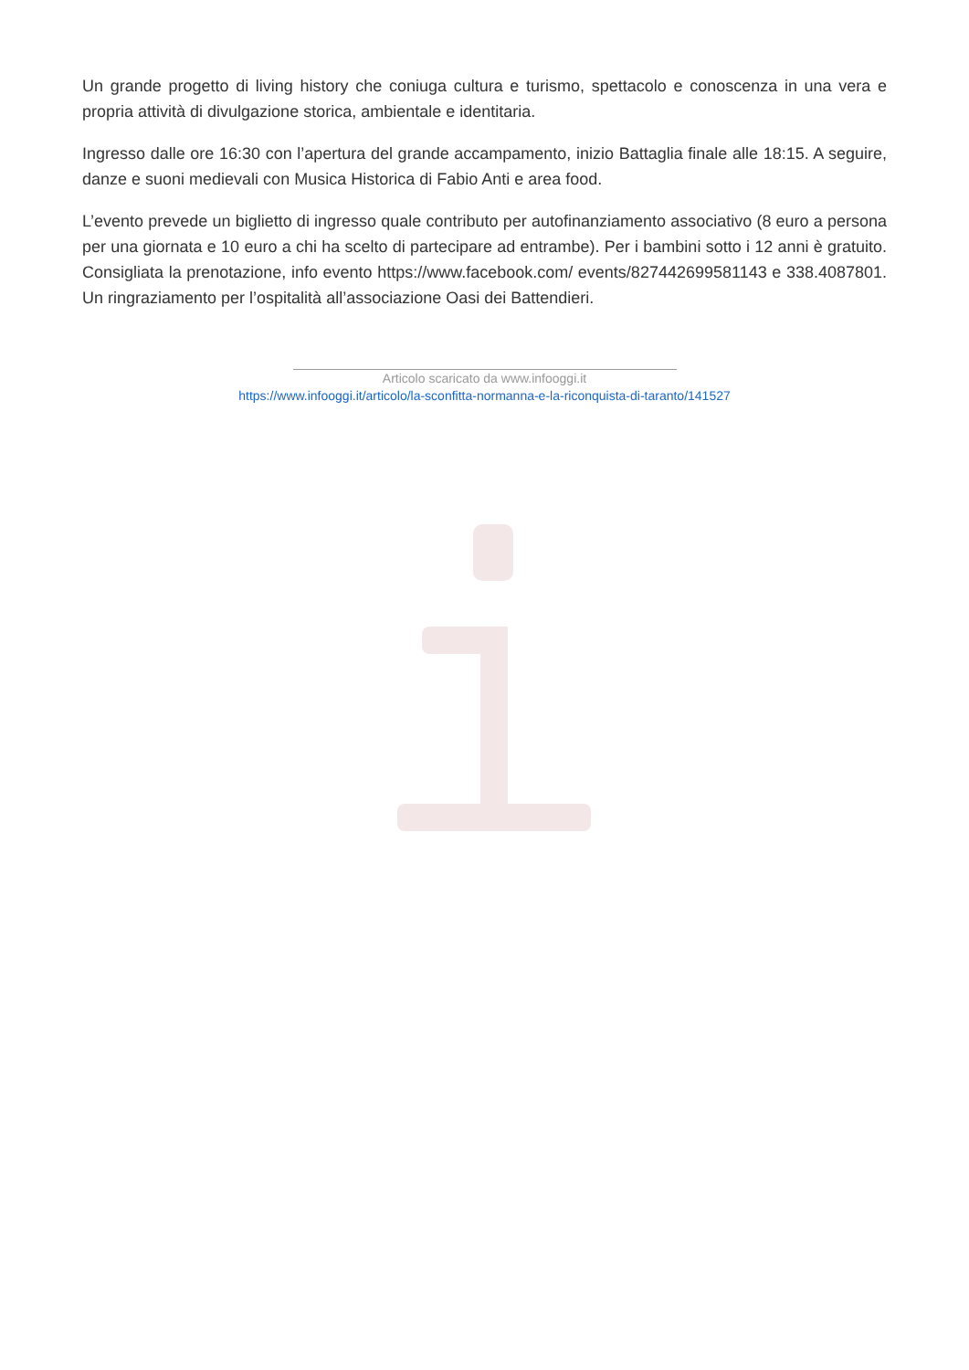Un grande progetto di living history che coniuga cultura e turismo, spettacolo e conoscenza in una vera e propria attività di divulgazione storica, ambientale e identitaria.
Ingresso dalle ore 16:30 con l’apertura del grande accampamento, inizio Battaglia finale alle 18:15. A seguire, danze e suoni medievali con Musica Historica di Fabio Anti e area food.
L’evento prevede un biglietto di ingresso quale contributo per autofinanziamento associativo (8 euro a persona per una giornata e 10 euro a chi ha scelto di partecipare ad entrambe). Per i bambini sotto i 12 anni è gratuito. Consigliata la prenotazione, info evento https://www.facebook.com/ events/827442699581143 e 338.4087801. Un ringraziamento per l’ospitalità all’associazione Oasi dei Battendieri.
Articolo scaricato da www.infooggi.it
https://www.infooggi.it/articolo/la-sconfitta-normanna-e-la-riconquista-di-taranto/141527